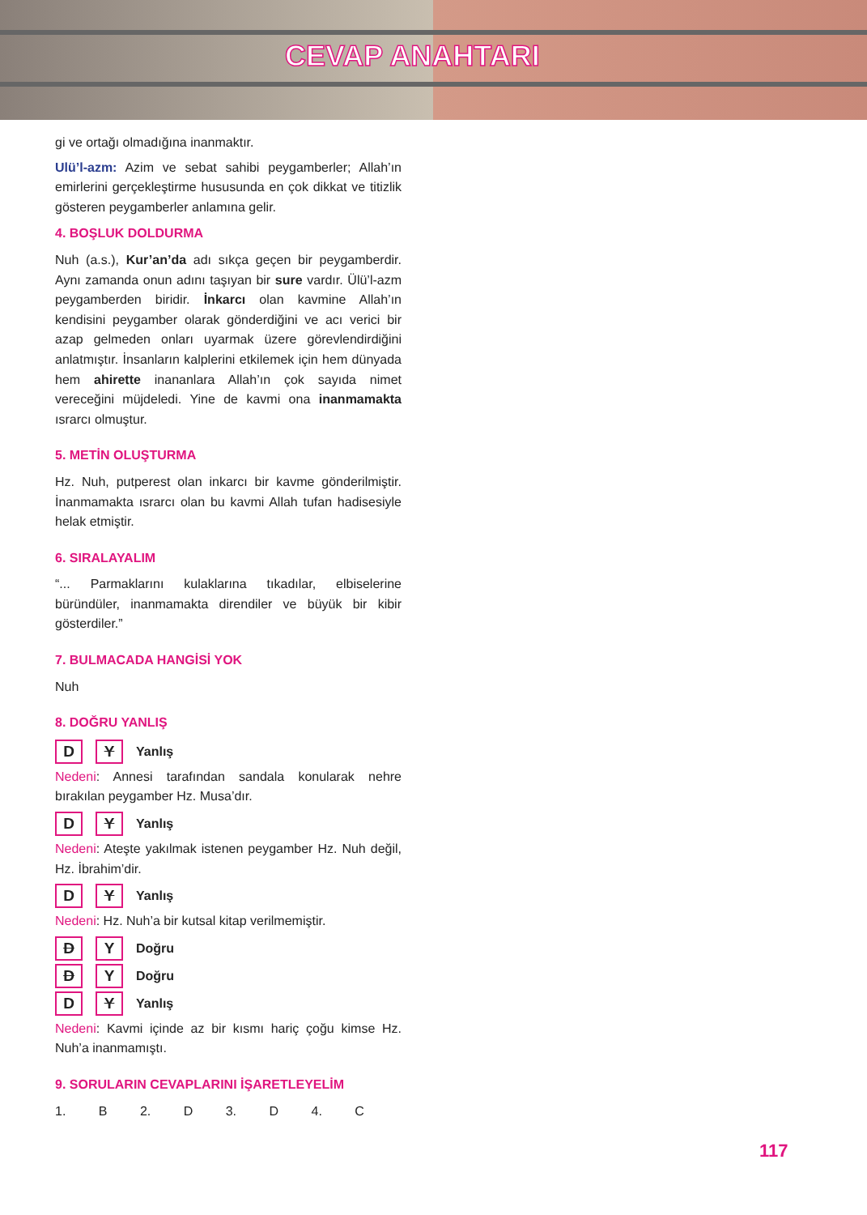CEVAP ANAHTARI
gi ve ortağı olmadığına inanmaktır.
Ulü’l-azm: Azim ve sebat sahibi peygamberler; Allah’ın emirlerini gerçekleştirme hususunda en çok dikkat ve titizlik gösteren peygamberler anlamına gelir.
4. BOŞLUK DOLDURMA
Nuh (a.s.), Kur’an’da adı sıkça geçen bir peygamberdir. Aynı zamanda onun adını taşıyan bir sure vardır. Ülü’l-azm peygamberden biridir. İnkarcı olan kavmine Allah’ın kendisini peygamber olarak gönderdiğini ve acı verici bir azap gelmeden onları uyarmak üzere görevlendirdiğini anlatmıştır. İnsanların kalplerini etkilemek için hem dünyada hem ahirette inananlara Allah’ın çok sayıda nimet vereceğini müjdeledi. Yine de kavmi ona inanmamakta ısrarcı olmuştur.
5. METİN OLUŞTURMA
Hz. Nuh, putperest olan inkarcı bir kavme gönderilmiştir. İnanmamakta ısrarcı olan bu kavmi Allah tufan hadisesiyle helak etmiştir.
6. SIRALAYALIM
“... Parmaklarını kulaklarına tıkadılar, elbiselerine büründüler, inanmamakta direndiler ve büyük bir kibir gösterdiler.”
7. BULMACADA HANGİSİ YOK
Nuh
8. DOĞRU YANLIŞ
D Y Yanlış
Nedeni: Annesi tarafından sandala konularak nehre bırakılan peygamber Hz. Musa’dır.
D Y Yanlış
Nedeni: Ateşte yakılmak istenen peygamber Hz. Nuh değil, Hz. İbrahim’dir.
D Y Yanlış
Nedeni: Hz. Nuh’a bir kutsal kitap verilmemiştir.
D Y Doğru
D Y Doğru
D Y Yanlış
Nedeni: Kavmi içinde az bir kısmı hariç çoğu kimse Hz. Nuh’a inanmamıştı.
9. SORULARIN CEVAPLARINI İŞARETLEYELİM
1. B 2. D 3. D 4. C
117